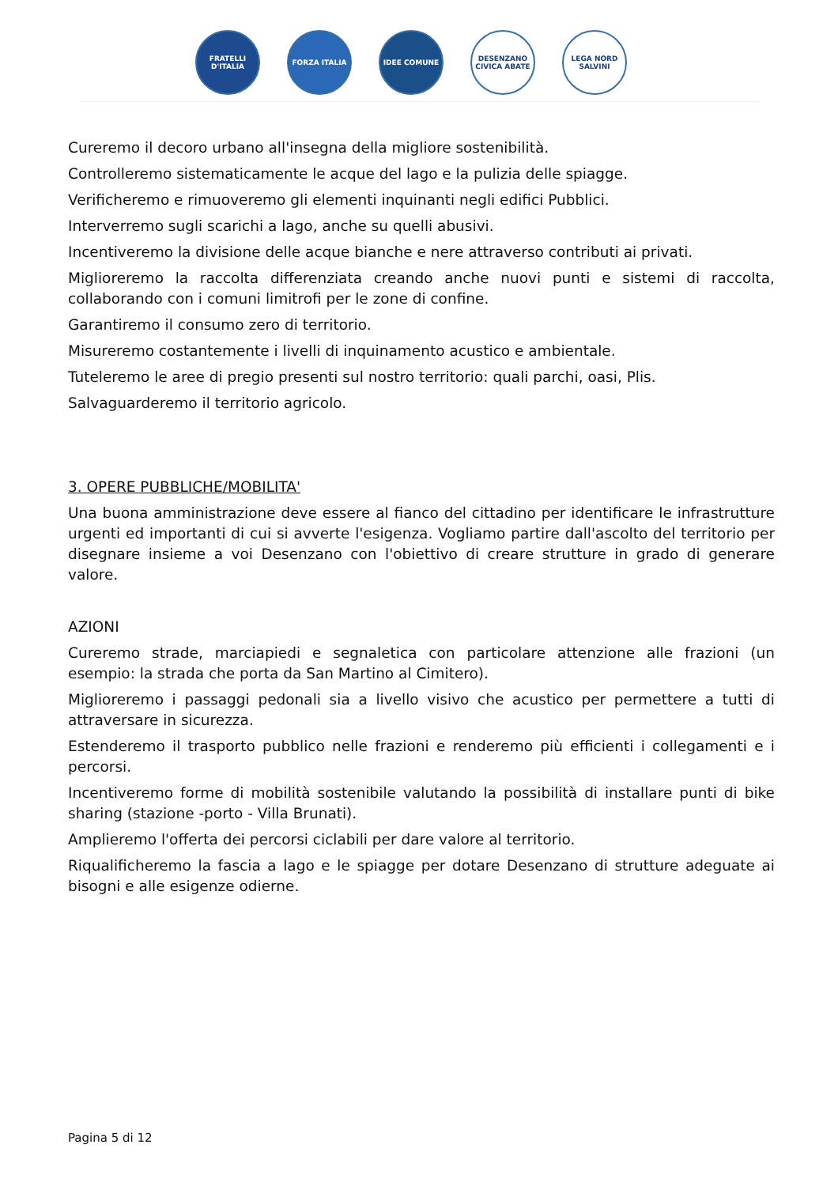FRATELLI D'ITALIA
FORZA ITALIA IDEE COMUNE DESENZANO CIVICA ABATE
LEGA NORD SALVINI
Cureremo il decoro urbano all'insegna della migliore sostenibilità.
Controlleremo sistematicamente le acque del lago e la pulizia delle spiagge.
Verificheremo e rimuoveremo gli elementi inquinanti negli edifici Pubblici.
Interverremo sugli scarichi a lago, anche su quelli abusivi.
Incentiveremo la divisione delle acque bianche e nere attraverso contributi ai privati.
Miglioreremo la raccolta differenziata creando anche nuovi punti e sistemi di raccolta, collaborando con i comuni limitrofi per le zone di confine.
Garantiremo il consumo zero di territorio.
Misureremo costantemente i livelli di inquinamento acustico e ambientale.
Tuteleremo le aree di pregio presenti sul nostro territorio: quali parchi, oasi, Plis.
Salvaguarderemo il territorio agricolo.
3. OPERE PUBBLICHE/MOBILITA'
Una buona amministrazione deve essere al fianco del cittadino per identificare le infrastrutture urgenti ed importanti di cui si avverte l'esigenza. Vogliamo partire dall'ascolto del territorio per disegnare insieme a voi Desenzano con l'obiettivo di creare strutture in grado di generare valore.
AZIONI
Cureremo strade, marciapiedi e segnaletica con particolare attenzione alle frazioni (un esempio: la strada che porta da San Martino al Cimitero).
Miglioreremo i passaggi pedonali sia a livello visivo che acustico per permettere a tutti di attraversare in sicurezza.
Estenderemo il trasporto pubblico nelle frazioni e renderemo più efficienti i collegamenti e i percorsi.
Incentiveremo forme di mobilità sostenibile valutando la possibilità di installare punti di bike sharing (stazione -porto - Villa Brunati).
Amplieremo l'offerta dei percorsi ciclabili per dare valore al territorio.
Riqualificheremo la fascia a lago e le spiagge per dotare Desenzano di strutture adeguate ai bisogni e alle esigenze odierne.
Pagina 5 di 12